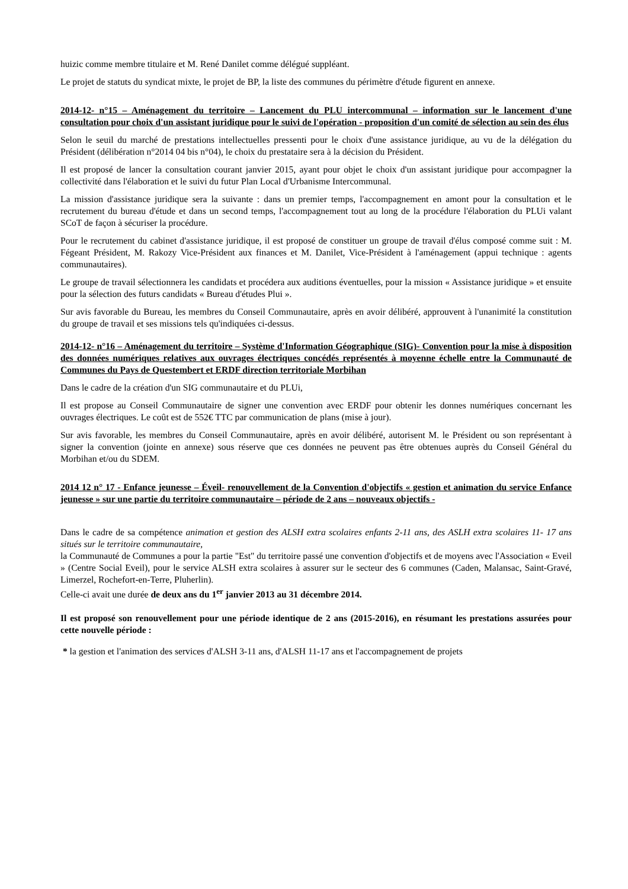huizic comme membre titulaire et M. René Danilet comme délégué suppléant.
Le projet de statuts du syndicat mixte, le projet de BP, la liste des communes du périmètre d'étude figurent en annexe.
2014-12- n°15 – Aménagement du territoire – Lancement du PLU intercommunal – information sur le lancement d'une consultation pour choix d'un assistant juridique pour le suivi de l'opération - proposition d'un comité de sélection au sein des élus
Selon le seuil du marché de prestations intellectuelles pressenti pour le choix d'une assistance juridique, au vu de la délégation du Président (délibération n°2014 04 bis n°04), le choix du prestataire sera à la décision du Président.
Il est proposé de lancer la consultation courant janvier 2015, ayant pour objet le choix d'un assistant juridique pour accompagner la collectivité dans l'élaboration et le suivi du futur Plan Local d'Urbanisme Intercommunal.
La mission d'assistance juridique sera la suivante : dans un premier temps, l'accompagnement en amont pour la consultation et le recrutement du bureau d'étude et dans un second temps, l'accompagnement tout au long de la procédure l'élaboration du PLUi valant SCoT de façon à sécuriser la procédure.
Pour le recrutement du cabinet d'assistance juridique, il est proposé de constituer un groupe de travail d'élus composé comme suit : M. Fégeant Président, M. Rakozy Vice-Président aux finances et M. Danilet, Vice-Président à l'aménagement (appui technique : agents communautaires).
Le groupe de travail sélectionnera les candidats et procédera aux auditions éventuelles, pour la mission « Assistance juridique » et ensuite pour la sélection des futurs candidats « Bureau d'études Plui ».
Sur avis favorable du Bureau, les membres du Conseil Communautaire, après en avoir délibéré, approuvent à l'unanimité la constitution du groupe de travail et ses missions tels qu'indiquées ci-dessus.
2014-12- n°16 – Aménagement du territoire – Système d'Information Géographique (SIG)- Convention pour la mise à disposition des données numériques relatives aux ouvrages électriques concédés représentés à moyenne échelle entre la Communauté de Communes du Pays de Questembert et ERDF direction territoriale Morbihan
Dans le cadre de la création d'un SIG communautaire et du PLUi,
Il est propose au Conseil Communautaire de signer une convention avec ERDF pour obtenir les donnes numériques concernant les ouvrages électriques. Le coût est de 552€ TTC par communication de plans (mise à jour).
Sur avis favorable, les membres du Conseil Communautaire, après en avoir délibéré, autorisent M. le Président ou son représentant à signer la convention (jointe en annexe) sous réserve que ces données ne peuvent pas être obtenues auprès du Conseil Général du Morbihan et/ou du SDEM.
2014 12 n° 17 - Enfance jeunesse – Éveil- renouvellement de la Convention d'objectifs « gestion et animation du service Enfance jeunesse » sur une partie du territoire communautaire – période de 2 ans – nouveaux objectifs -
Dans le cadre de sa compétence animation et gestion des ALSH extra scolaires enfants 2-11 ans, des ASLH extra scolaires 11- 17 ans situés sur le territoire communautaire,
la Communauté de Communes a pour la partie "Est" du territoire passé une convention d'objectifs et de moyens avec l'Association « Eveil » (Centre Social Eveil), pour le service ALSH extra scolaires à assurer sur le secteur des 6 communes (Caden, Malansac, Saint-Gravé, Limerzel, Rochefort-en-Terre, Pluherlin).
Celle-ci avait une durée de deux ans du 1<sup>er</sup> janvier 2013 au 31 décembre 2014.
Il est proposé son renouvellement pour une période identique de 2 ans (2015-2016), en résumant les prestations assurées pour cette nouvelle période :
* la gestion et l'animation des services d'ALSH 3-11 ans, d'ALSH 11-17 ans et l'accompagnement de projets